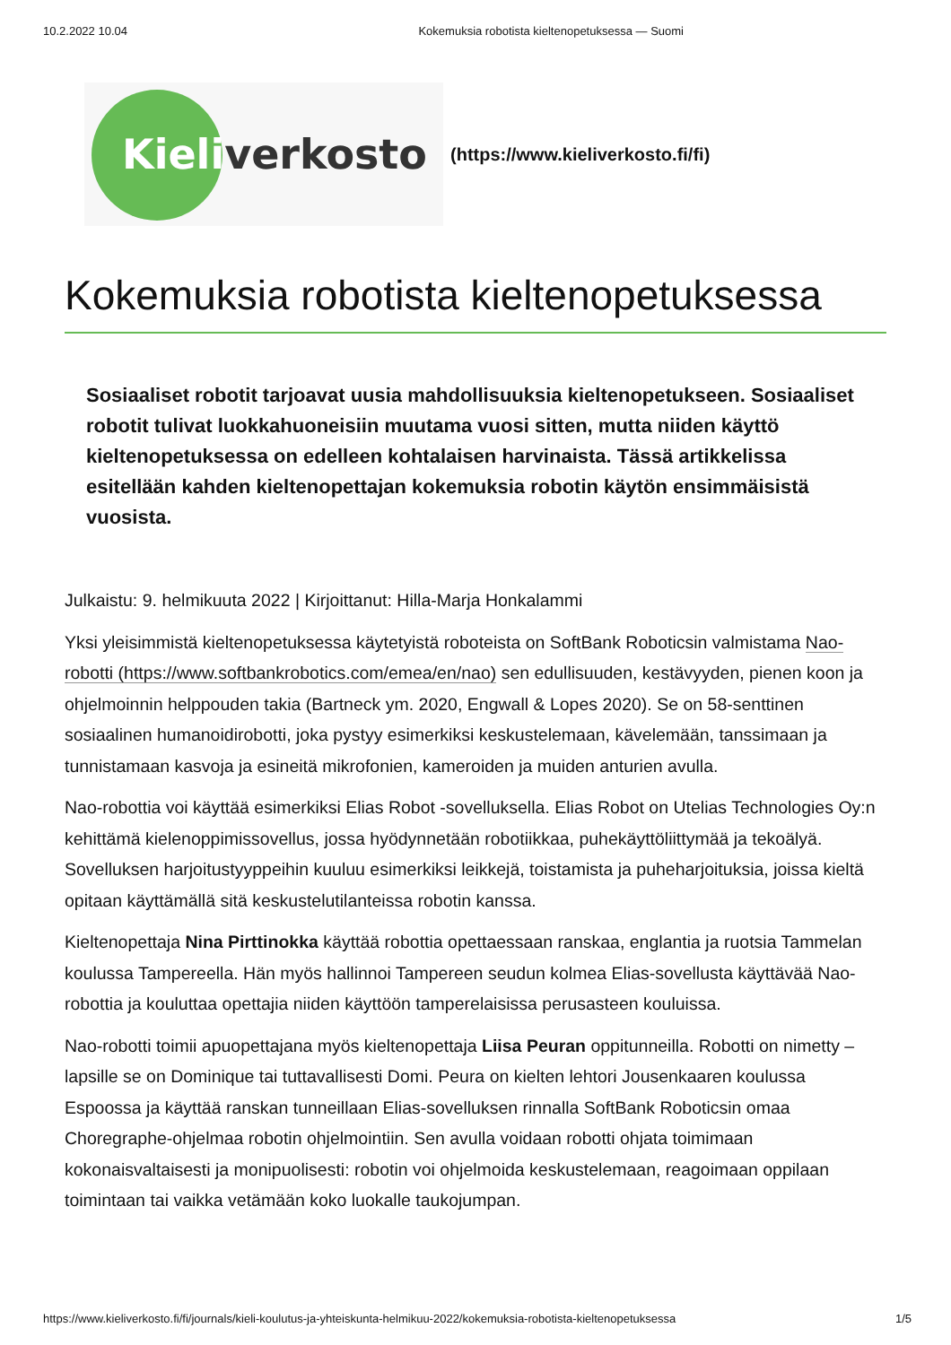10.2.2022 10.04 Kokemuksia robotista kieltenopetuksessa — Suomi
Kieli verkosto
(https://www.kieliverkosto.fi/fi)
Kokemuksia robotista kieltenopetuksessa
Sosiaaliset robotit tarjoavat uusia mahdollisuuksia kieltenopetukseen. Sosiaaliset robotit tulivat luokkahuoneisiin muutama vuosi sitten, mutta niiden käyttö kieltenopetuksessa on edelleen kohtalaisen harvinaista. Tässä artikkelissa esitellään kahden kieltenopettajan kokemuksia robotin käytön ensimmäisistä vuosista.
Julkaistu: 9. helmikuuta 2022 | Kirjoittanut: Hilla-Marja Honkalammi
Yksi yleisimmistä kieltenopetuksessa käytetyistä roboteista on SoftBank Roboticsin valmistama Nao-robotti (https://www.softbankrobotics.com/emea/en/nao) sen edullisuuden, kestävyyden, pienen koon ja ohjelmoinnin helppouden takia (Bartneck ym. 2020, Engwall & Lopes 2020). Se on 58-senttinen sosiaalinen humanoidirobotti, joka pystyy esimerkiksi keskustelemaan, kävelemään, tanssimaan ja tunnistamaan kasvoja ja esineitä mikrofonien, kameroiden ja muiden anturien avulla.
Nao-robottia voi käyttää esimerkiksi Elias Robot -sovelluksella. Elias Robot on Utelias Technologies Oy:n kehittämä kielenoppimissovellus, jossa hyödynnetään robotiikkaa, puhekäyttöliittymää ja tekoälyä. Sovelluksen harjoitustyyppeihin kuuluu esimerkiksi leikkejä, toistamista ja puheharjoituksia, joissa kieltä opitaan käyttämällä sitä keskustelutilanteissa robotin kanssa.
Kieltenopettaja Nina Pirttinokka käyttää robottia opettaessaan ranskaa, englantia ja ruotsia Tammelan koulussa Tampereella. Hän myös hallinnoi Tampereen seudun kolmea Elias-sovellusta käyttävää Nao-robottia ja kouluttaa opettajia niiden käyttöön tamperelaisissa perusasteen kouluissa.
Nao-robotti toimii apuopettajana myös kieltenopettaja Liisa Peuran oppitunneilla. Robotti on nimetty – lapsille se on Dominique tai tuttavallisesti Domi. Peura on kielten lehtori Jousenkaaren koulussa Espoossa ja käyttää ranskan tunneillaan Elias-sovelluksen rinnalla SoftBank Roboticsin omaa Choregraphe-ohjelmaa robotin ohjelmointiin. Sen avulla voidaan robotti ohjata toimimaan kokonaisvaltaisesti ja monipuolisesti: robotin voi ohjelmoida keskustelemaan, reagoimaan oppilaan toimintaan tai vaikka vetämään koko luokalle taukojumpan.
https://www.kieliverkosto.fi/fi/journals/kieli-koulutus-ja-yhteiskunta-helmikuu-2022/kokemuksia-robotista-kieltenopetuksessa 1/5